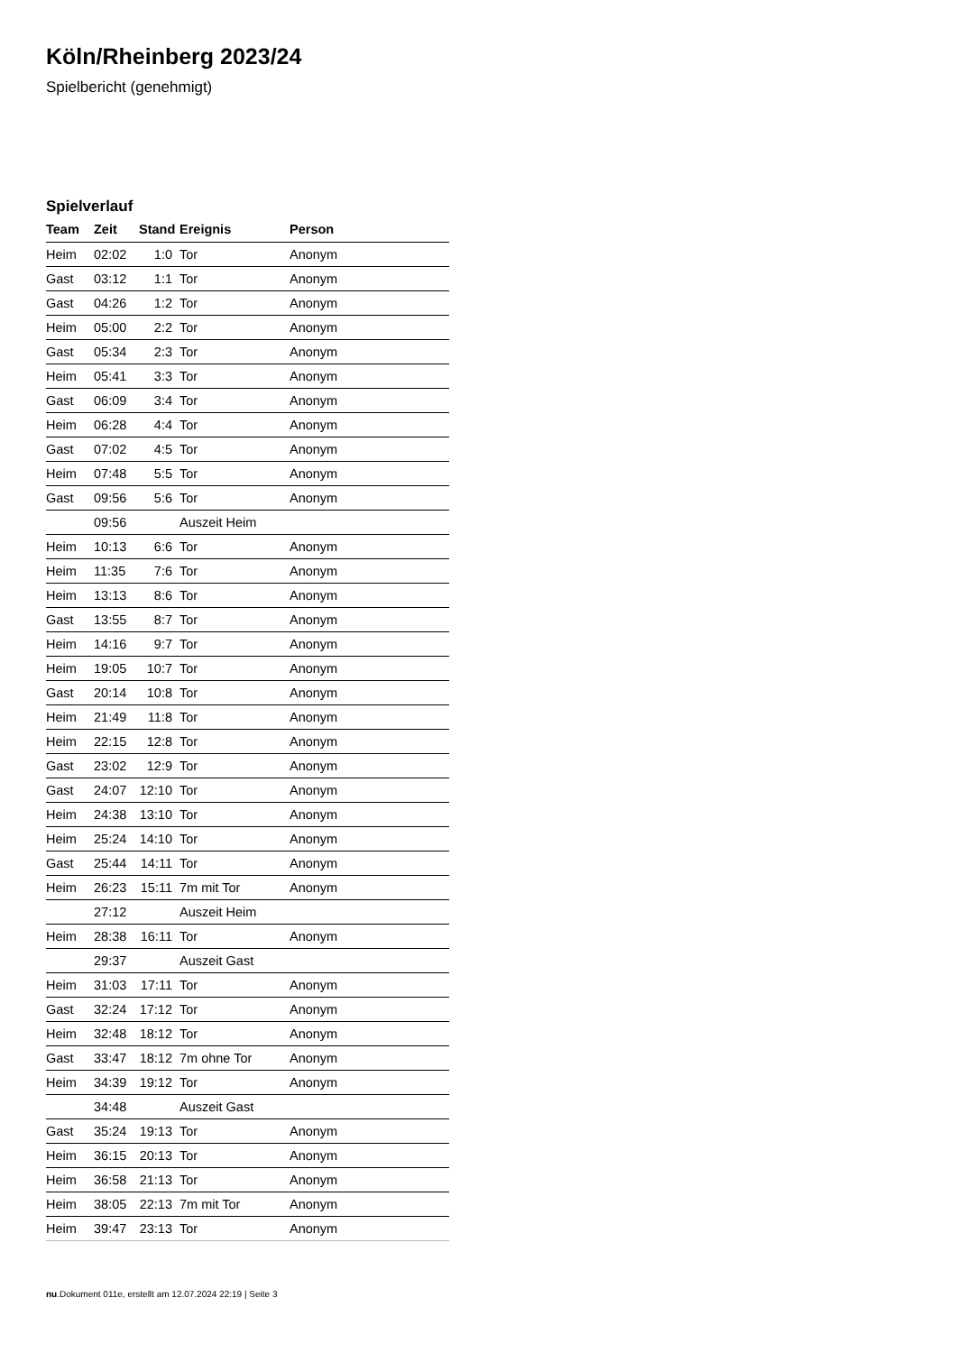Köln/Rheinberg 2023/24
Spielbericht (genehmigt)
Spielverlauf
| Team | Zeit | Stand | Ereignis | Person |
| --- | --- | --- | --- | --- |
| Heim | 02:02 | 1:0 | Tor | Anonym |
| Gast | 03:12 | 1:1 | Tor | Anonym |
| Gast | 04:26 | 1:2 | Tor | Anonym |
| Heim | 05:00 | 2:2 | Tor | Anonym |
| Gast | 05:34 | 2:3 | Tor | Anonym |
| Heim | 05:41 | 3:3 | Tor | Anonym |
| Gast | 06:09 | 3:4 | Tor | Anonym |
| Heim | 06:28 | 4:4 | Tor | Anonym |
| Gast | 07:02 | 4:5 | Tor | Anonym |
| Heim | 07:48 | 5:5 | Tor | Anonym |
| Gast | 09:56 | 5:6 | Tor | Anonym |
| | 09:56 | | Auszeit Heim | |
| Heim | 10:13 | 6:6 | Tor | Anonym |
| Heim | 11:35 | 7:6 | Tor | Anonym |
| Heim | 13:13 | 8:6 | Tor | Anonym |
| Gast | 13:55 | 8:7 | Tor | Anonym |
| Heim | 14:16 | 9:7 | Tor | Anonym |
| Heim | 19:05 | 10:7 | Tor | Anonym |
| Gast | 20:14 | 10:8 | Tor | Anonym |
| Heim | 21:49 | 11:8 | Tor | Anonym |
| Heim | 22:15 | 12:8 | Tor | Anonym |
| Gast | 23:02 | 12:9 | Tor | Anonym |
| Gast | 24:07 | 12:10 | Tor | Anonym |
| Heim | 24:38 | 13:10 | Tor | Anonym |
| Heim | 25:24 | 14:10 | Tor | Anonym |
| Gast | 25:44 | 14:11 | Tor | Anonym |
| Heim | 26:23 | 15:11 | 7m mit Tor | Anonym |
| | 27:12 | | Auszeit Heim | |
| Heim | 28:38 | 16:11 | Tor | Anonym |
| | 29:37 | | Auszeit Gast | |
| Heim | 31:03 | 17:11 | Tor | Anonym |
| Gast | 32:24 | 17:12 | Tor | Anonym |
| Heim | 32:48 | 18:12 | Tor | Anonym |
| Gast | 33:47 | 18:12 | 7m ohne Tor | Anonym |
| Heim | 34:39 | 19:12 | Tor | Anonym |
| | 34:48 | | Auszeit Gast | |
| Gast | 35:24 | 19:13 | Tor | Anonym |
| Heim | 36:15 | 20:13 | Tor | Anonym |
| Heim | 36:58 | 21:13 | Tor | Anonym |
| Heim | 38:05 | 22:13 | 7m mit Tor | Anonym |
| Heim | 39:47 | 23:13 | Tor | Anonym |
nu.Dokument 011e, erstellt am 12.07.2024 22:19 | Seite 3